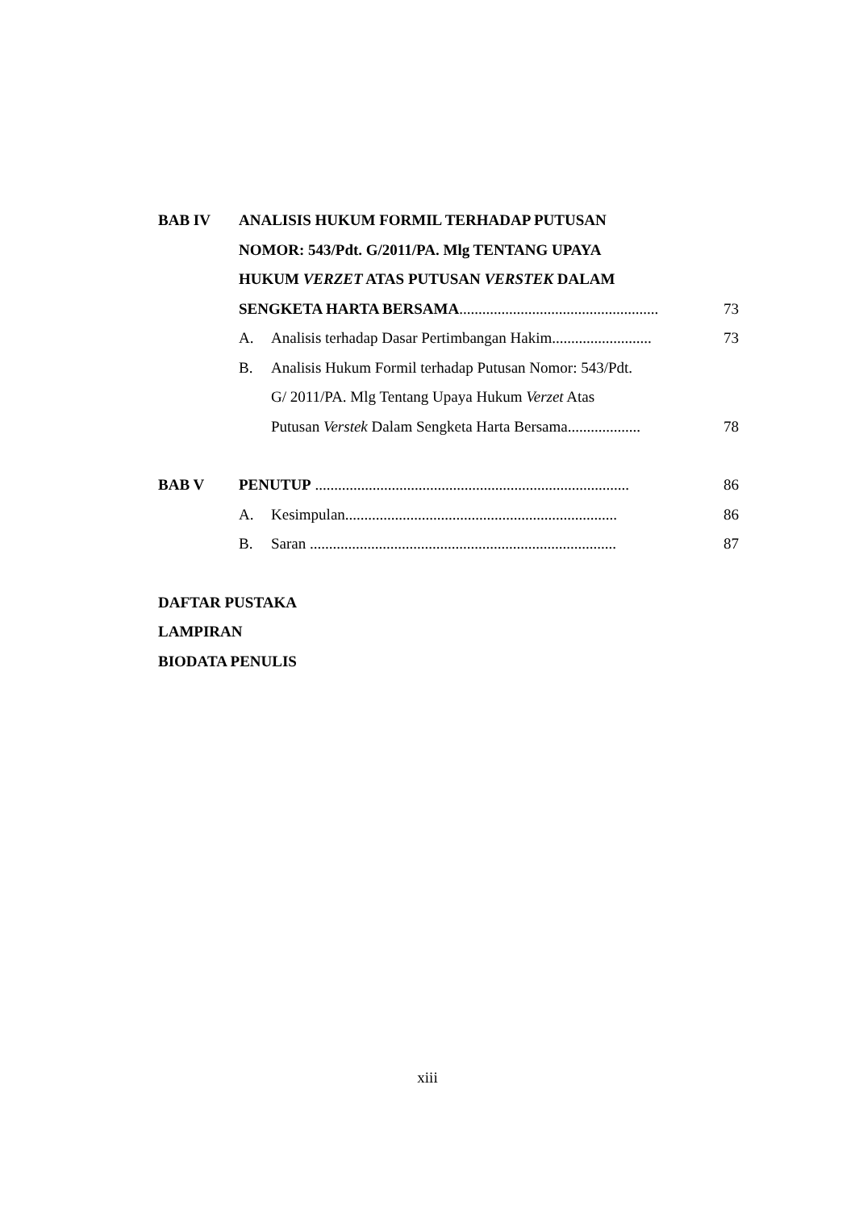BAB IV
ANALISIS HUKUM FORMIL TERHADAP PUTUSAN
NOMOR: 543/Pdt. G/2011/PA. Mlg TENTANG UPAYA
HUKUM VERZET ATAS PUTUSAN VERSTEK DALAM
SENGKETA HARTA BERSAMA....................................................
73
A.
Analisis terhadap Dasar Pertimbangan Hakim..........................
73
B.
Analisis Hukum Formil terhadap Putusan Nomor: 543/Pdt.
G/ 2011/PA. Mlg Tentang Upaya Hukum Verzet Atas
Putusan Verstek Dalam Sengketa Harta Bersama...................
78
BAB V
PENUTUP ..................................................................................
86
A.
Kesimpulan.......................................................................
86
B.
Saran ................................................................................
87
DAFTAR PUSTAKA
LAMPIRAN
BIODATA PENULIS
xiii